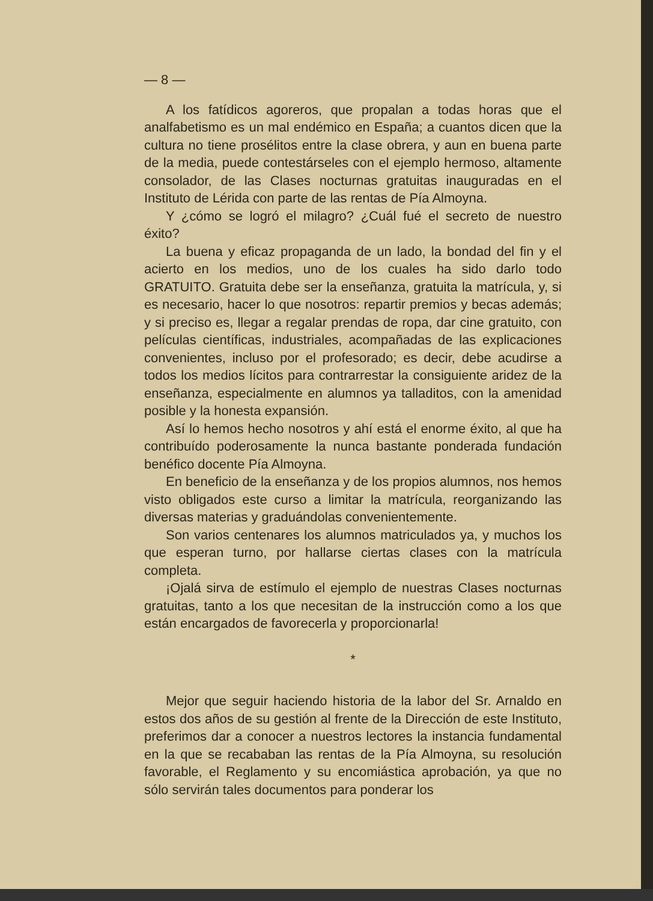— 8 —
A los fatídicos agoreros, que propalan a todas horas que el analfabetismo es un mal endémico en España; a cuantos dicen que la cultura no tiene prosélitos entre la clase obrera, y aun en buena parte de la media, puede contestárseles con el ejemplo hermoso, altamente consolador, de las Clases nocturnas gratuitas inauguradas en el Instituto de Lérida con parte de las rentas de Pía Almoyna.
Y ¿cómo se logró el milagro? ¿Cuál fué el secreto de nuestro éxito?
La buena y eficaz propaganda de un lado, la bondad del fin y el acierto en los medios, uno de los cuales ha sido darlo todo GRATUITO. Gratuita debe ser la enseñanza, gratuita la matrícula, y, si es necesario, hacer lo que nosotros: repartir premios y becas además; y si preciso es, llegar a regalar prendas de ropa, dar cine gratuito, con películas científicas, industriales, acompañadas de las explicaciones convenientes, incluso por el profesorado; es decir, debe acudirse a todos los medios lícitos para contrarrestar la consiguiente aridez de la enseñanza, especialmente en alumnos ya talladitos, con la amenidad posible y la honesta expansión.
Así lo hemos hecho nosotros y ahí está el enorme éxito, al que ha contribuído poderosamente la nunca bastante ponderada fundación benéfico docente Pía Almoyna.
En beneficio de la enseñanza y de los propios alumnos, nos hemos visto obligados este curso a limitar la matrícula, reorganizando las diversas materias y graduándolas convenientemente.
Son varios centenares los alumnos matriculados ya, y muchos los que esperan turno, por hallarse ciertas clases con la matrícula completa.
¡Ojalá sirva de estímulo el ejemplo de nuestras Clases nocturnas gratuitas, tanto a los que necesitan de la instrucción como a los que están encargados de favorecerla y proporcionarla!
*
Mejor que seguir haciendo historia de la labor del Sr. Arnaldo en estos dos años de su gestión al frente de la Dirección de este Instituto, preferimos dar a conocer a nuestros lectores la instancia fundamental en la que se recababan las rentas de la Pía Almoyna, su resolución favorable, el Reglamento y su encomiástica aprobación, ya que no sólo servirán tales documentos para ponderar los